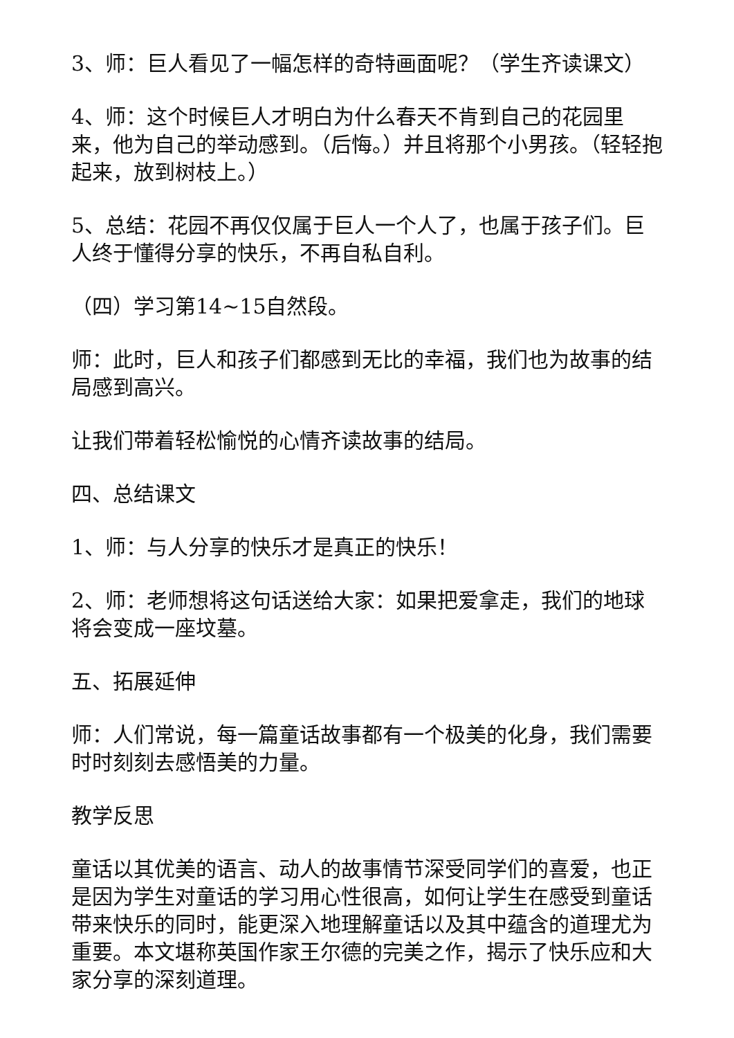3、师：巨人看见了一幅怎样的奇特画面呢？（学生齐读课文）
4、师：这个时候巨人才明白为什么春天不肯到自己的花园里来，他为自己的举动感到。（后悔。）并且将那个小男孩。（轻轻抱起来，放到树枝上。）
5、总结：花园不再仅仅属于巨人一个人了，也属于孩子们。巨人终于懂得分享的快乐，不再自私自利。
（四）学习第14~15自然段。
师：此时，巨人和孩子们都感到无比的幸福，我们也为故事的结局感到高兴。
让我们带着轻松愉悦的心情齐读故事的结局。
四、总结课文
1、师：与人分享的快乐才是真正的快乐！
2、师：老师想将这句话送给大家：如果把爱拿走，我们的地球将会变成一座坟墓。
五、拓展延伸
师：人们常说，每一篇童话故事都有一个极美的化身，我们需要时时刻刻去感悟美的力量。
教学反思
童话以其优美的语言、动人的故事情节深受同学们的喜爱，也正是因为学生对童话的学习用心性很高，如何让学生在感受到童话带来快乐的同时，能更深入地理解童话以及其中蕴含的道理尤为重要。本文堪称英国作家王尔德的完美之作，揭示了快乐应和大家分享的深刻道理。